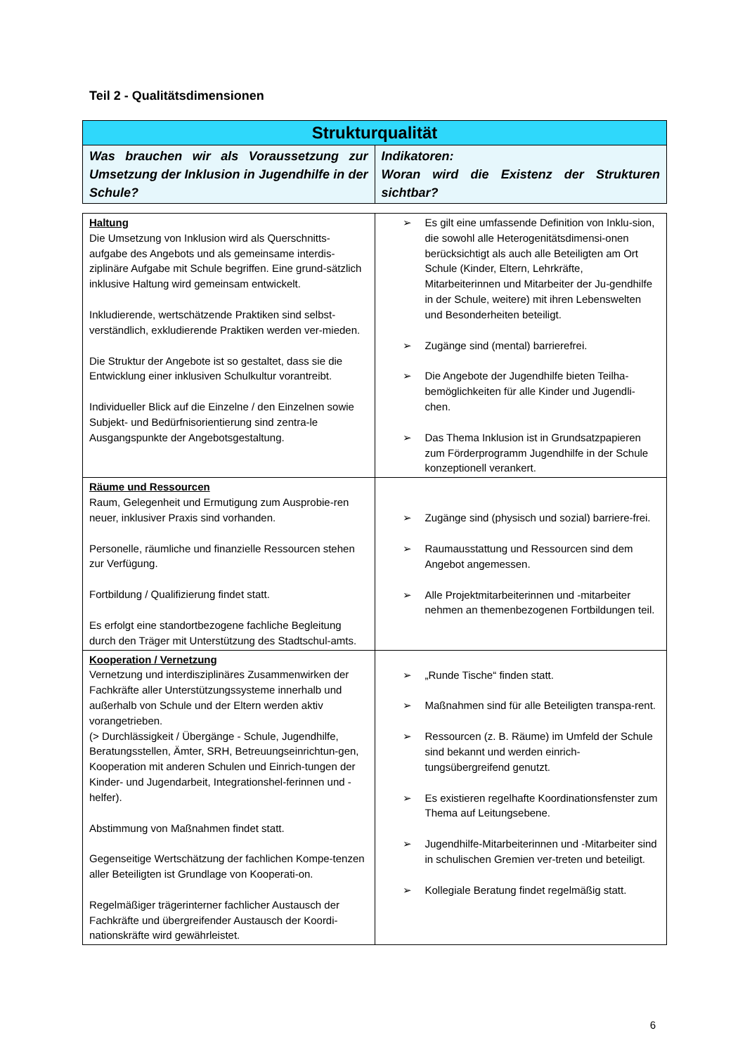Teil 2 - Qualitätsdimensionen
| Strukturqualität | |
| --- | --- |
| Was brauchen wir als Voraussetzung zur Umsetzung der Inklusion in Jugendhilfe in der Schule? | Indikatoren: Woran wird die Existenz der Strukturen sichtbar? |
| Haltung Die Umsetzung von Inklusion wird als Querschnitts-aufgabe des Angebots und als gemeinsame interdis-ziplinäre Aufgabe mit Schule begriffen. Eine grund-sätzlich inklusive Haltung wird gemeinsam entwickelt. Inkludierende, wertschätzende Praktiken sind selbst-verständlich, exkludierende Praktiken werden ver-mieden. Die Struktur der Angebote ist so gestaltet, dass sie die Entwicklung einer inklusiven Schulkultur vorantreibt. Individueller Blick auf die Einzelne / den Einzelnen sowie Subjekt- und Bedürfnisorientierung sind zentra-le Ausgangspunkte der Angebotsgestaltung. | ➢ Es gilt eine umfassende Definition von Inklu-sion, die sowohl alle Heterogenitätsdimensi-onen berücksichtigt als auch alle Beteiligten am Ort Schule (Kinder, Eltern, Lehrkräfte, Mitarbeiterinnen und Mitarbeiter der Ju-gendhilfe in der Schule, weitere) mit ihren Lebenswelten und Besonderheiten beteiligt. ➢ Zugänge sind (mental) barrierefrei. ➢ Die Angebote der Jugendhilfe bieten Teilha-bemöglichkeiten für alle Kinder und Jugendli-chen. ➢ Das Thema Inklusion ist in Grundsatzpapieren zum Förderprogramm Jugendhilfe in der Schule konzeptionell verankert. |
| Räume und Ressourcen Raum, Gelegenheit und Ermutigung zum Ausprobie-ren neuer, inklusiver Praxis sind vorhanden. Personelle, räumliche und finanzielle Ressourcen stehen zur Verfügung. Fortbildung / Qualifizierung findet statt. Es erfolgt eine standortbezogene fachliche Begleitung durch den Träger mit Unterstützung des Stadtschul-amts. | ➢ Zugänge sind (physisch und sozial) barriere-frei. ➢ Raumausstattung und Ressourcen sind dem Angebot angemessen. ➢ Alle Projektmitarbeiterinnen und -mitarbeiter nehmen an themenbezogenen Fortbildungen teil. |
| Kooperation / Vernetzung Vernetzung und interdisziplinäres Zusammenwirken der Fachkräfte aller Unterstützungssysteme innerhalb und außerhalb von Schule und der Eltern werden aktiv vorangetrieben. (> Durchlässigkeit / Übergänge - Schule, Jugendhilfe, Beratungsstellen, Ämter, SRH, Betreuungseinrichtun-gen, Kooperation mit anderen Schulen und Einrich-tungen der Kinder- und Jugendarbeit, Integrationshel-ferinnen und -helfer). Abstimmung von Maßnahmen findet statt. Gegenseitige Wertschätzung der fachlichen Kompe-tenzen aller Beteiligten ist Grundlage von Kooperati-on. Regelmäßiger trägerinterner fachlicher Austausch der Fachkräfte und übergreifender Austausch der Koordi-nationskräfte wird gewährleistet. | ➢ „Runde Tische“ finden statt. ➢ Maßnahmen sind für alle Beteiligten transpa-rent. ➢ Ressourcen (z. B. Räume) im Umfeld der Schule sind bekannt und werden einrich-tungsübergreifend genutzt. ➢ Es existieren regelhafte Koordinationsfenster zum Thema auf Leitungsebene. ➢ Jugendhilfe-Mitarbeiterinnen und -Mitarbeiter sind in schulischen Gremien ver-treten und beteiligt. ➢ Kollegiale Beratung findet regelmäßig statt. |
6